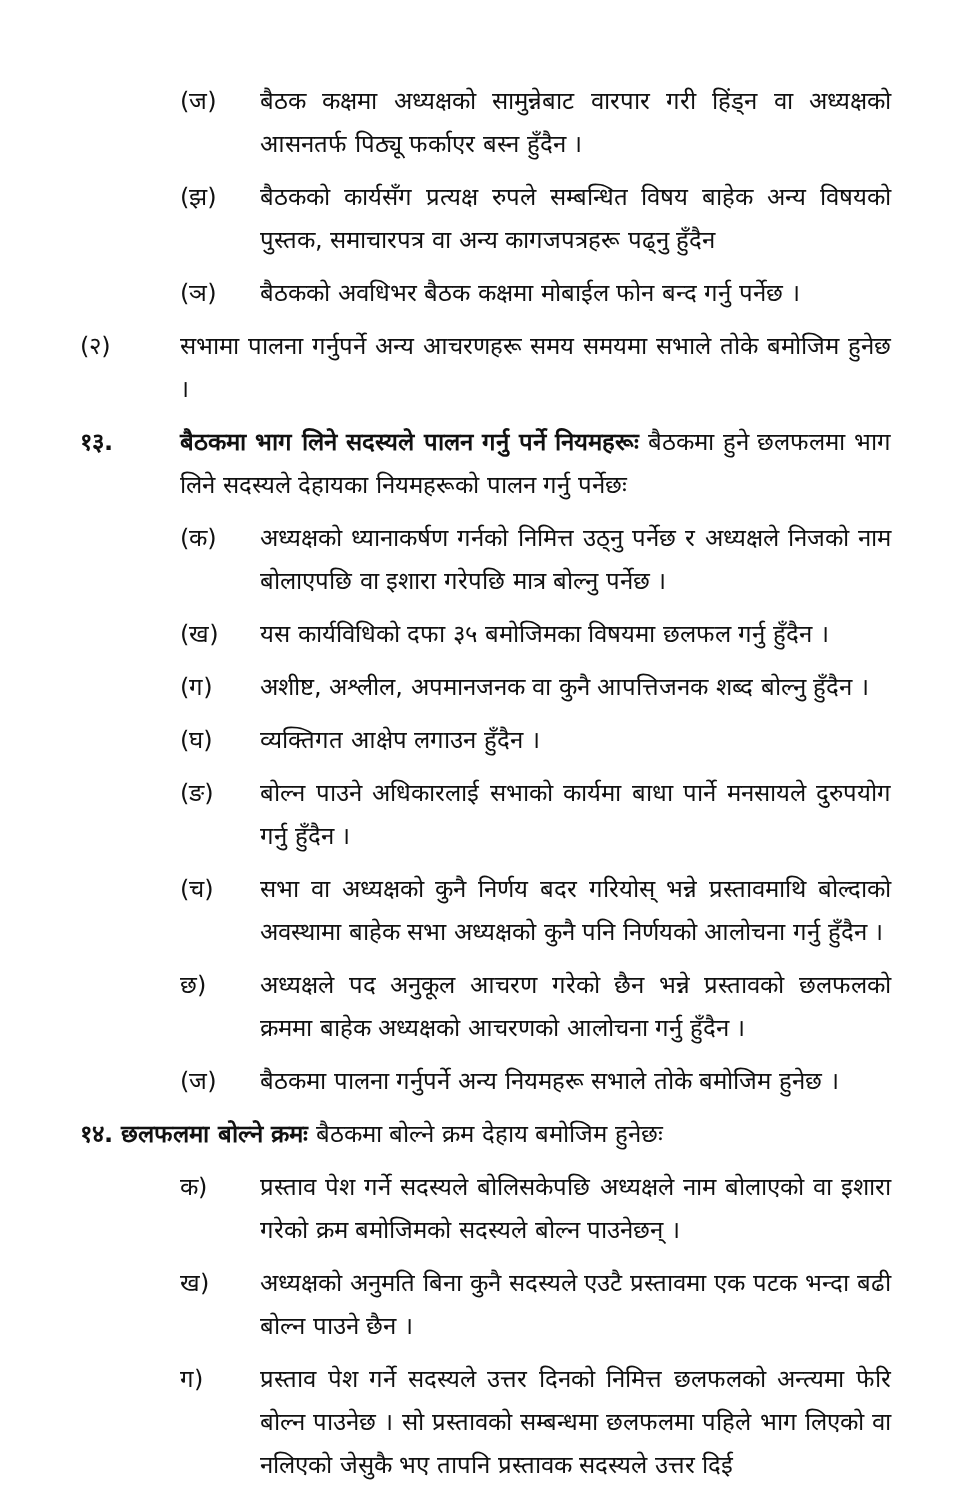(ज) बैठक कक्षमा अध्यक्षको सामुन्नेबाट वारपार गरी हिंड्न वा अध्यक्षको आसनतर्फ पिठ्यू फर्काएर बस्न हुँदैन ।
(झ) बैठकको कार्यसँग प्रत्यक्ष रुपले सम्बन्धित विषय बाहेक अन्य विषयको पुस्तक, समाचारपत्र वा अन्य कागजपत्रहरू पढ्नु हुँदैन
(ञ) बैठकको अवधिभर बैठक कक्षमा मोबाईल फोन बन्द गर्नु पर्नेछ ।
(२) सभामा पालना गर्नुपर्ने अन्य आचरणहरू समय समयमा सभाले तोके बमोजिम हुनेछ ।
१३. बैठकमा भाग लिने सदस्यले पालन गर्नु पर्ने नियमहरूः बैठकमा हुने छलफलमा भाग लिने सदस्यले देहायका नियमहरूको पालन गर्नु पर्नेछः
(क) अध्यक्षको ध्यानाकर्षण गर्नको निमित्त उठ्नु पर्नेछ र अध्यक्षले निजको नाम बोलाएपछि वा इशारा गरेपछि मात्र बोल्नु पर्नेछ ।
(ख) यस कार्यविधिको दफा ३५ बमोजिमका विषयमा छलफल गर्नु हुँदैन ।
(ग) अशीष्ट, अश्लील, अपमानजनक वा कुनै आपत्तिजनक शब्द बोल्नु हुँदैन ।
(घ) व्यक्तिगत आक्षेप लगाउन हुँदैन ।
(ङ) बोल्न पाउने अधिकारलाई सभाको कार्यमा बाधा पार्ने मनसायले दुरुपयोग गर्नु हुँदैन ।
(च) सभा वा अध्यक्षको कुनै निर्णय बदर गरियोस् भन्ने प्रस्तावमाथि बोल्दाको अवस्थामा बाहेक सभा अध्यक्षको कुनै पनि निर्णयको आलोचना गर्नु हुँदैन ।
छ) अध्यक्षले पद अनुकूल आचरण गरेको छैन भन्ने प्रस्तावको छलफलको क्रममा बाहेक अध्यक्षको आचरणको आलोचना गर्नु हुँदैन ।
(ज) बैठकमा पालना गर्नुपर्ने अन्य नियमहरू सभाले तोके बमोजिम हुनेछ ।
१४. छलफलमा बोल्ने क्रमः बैठकमा बोल्ने क्रम देहाय बमोजिम हुनेछः
क) प्रस्ताव पेश गर्ने सदस्यले बोलिसकेपछि अध्यक्षले नाम बोलाएको वा इशारा गरेको क्रम बमोजिमको सदस्यले बोल्न पाउनेछन् ।
ख) अध्यक्षको अनुमति बिना कुनै सदस्यले एउटै प्रस्तावमा एक पटक भन्दा बढी बोल्न पाउने छैन ।
ग) प्रस्ताव पेश गर्ने सदस्यले उत्तर दिनको निमित्त छलफलको अन्त्यमा फेरि बोल्न पाउनेछ । सो प्रस्तावको सम्बन्धमा छलफलमा पहिले भाग लिएको वा नलिएको जेसुकै भए तापनि प्रस्तावक सदस्यले उत्तर दिई